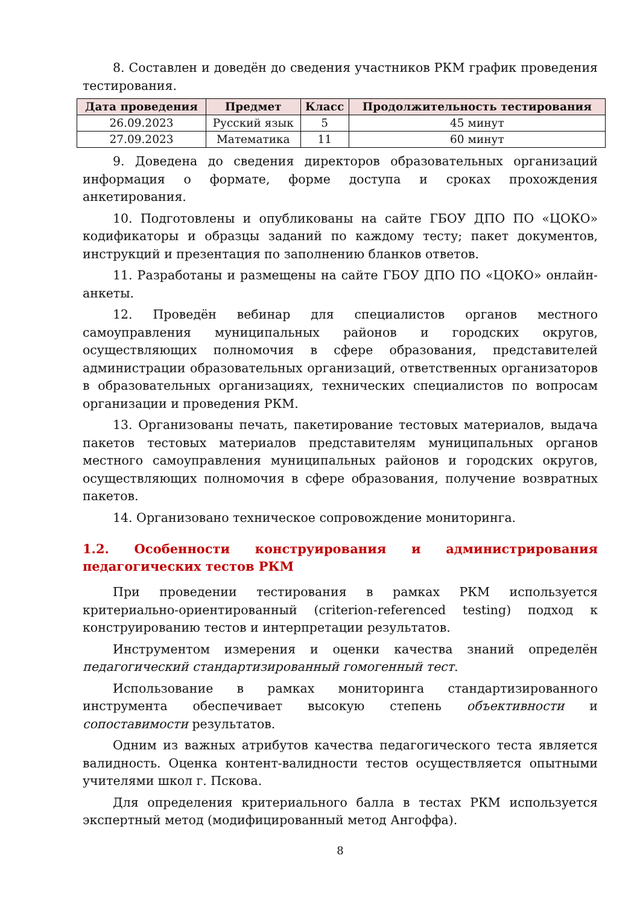8. Составлен и доведён до сведения участников РКМ график проведения тестирования.
| Дата проведения | Предмет | Класс | Продолжительность тестирования |
| --- | --- | --- | --- |
| 26.09.2023 | Русский язык | 5 | 45 минут |
| 27.09.2023 | Математика | 11 | 60 минут |
9. Доведена до сведения директоров образовательных организаций информация о формате, форме доступа и сроках прохождения анкетирования.
10. Подготовлены и опубликованы на сайте ГБОУ ДПО ПО «ЦОКО» кодификаторы и образцы заданий по каждому тесту; пакет документов, инструкций и презентация по заполнению бланков ответов.
11. Разработаны и размещены на сайте ГБОУ ДПО ПО «ЦОКО» онлайн-анкеты.
12. Проведён вебинар для специалистов органов местного самоуправления муниципальных районов и городских округов, осуществляющих полномочия в сфере образования, представителей администрации образовательных организаций, ответственных организаторов в образовательных организациях, технических специалистов по вопросам организации и проведения РКМ.
13. Организованы печать, пакетирование тестовых материалов, выдача пакетов тестовых материалов представителям муниципальных органов местного самоуправления муниципальных районов и городских округов, осуществляющих полномочия в сфере образования, получение возвратных пакетов.
14. Организовано техническое сопровождение мониторинга.
1.2. Особенности конструирования и администрирования педагогических тестов РКМ
При проведении тестирования в рамках РКМ используется критериально-ориентированный (criterion-referenced testing) подход к конструированию тестов и интерпретации результатов.
Инструментом измерения и оценки качества знаний определён педагогический стандартизированный гомогенный тест.
Использование в рамках мониторинга стандартизированного инструмента обеспечивает высокую степень объективности и сопоставимости результатов.
Одним из важных атрибутов качества педагогического теста является валидность. Оценка контент-валидности тестов осуществляется опытными учителями школ г. Пскова.
Для определения критериального балла в тестах РКМ используется экспертный метод (модифицированный метод Ангоффа).
8